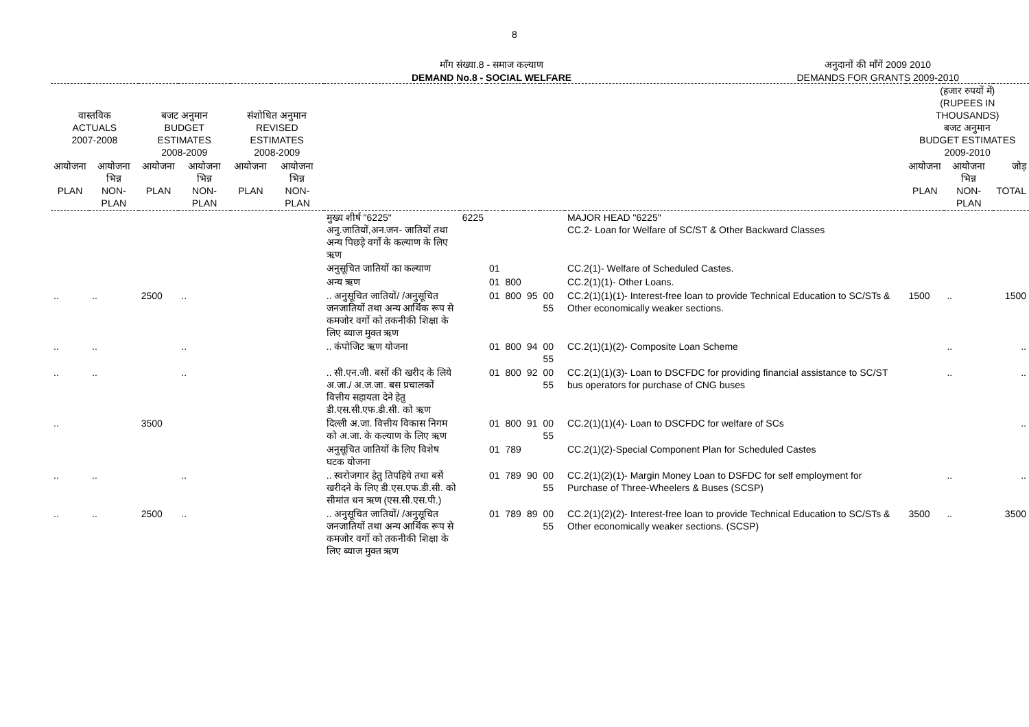8
माँग संख्या.8 - समाज कल्याण
DEMAND No.8 - SOCIAL WELFARE
अनुदानों की माँगें 2009 2010
DEMANDS FOR GRANTS 2009-2010
| वास्तविक ACTUALS 2007-2008 | | बजट अनुमान BUDGET ESTIMATES 2008-2009 | | संशोधित अनुमान REVISED ESTIMATES 2008-2009 | | | | | | | | | (हजार रुपयों में) (RUPEES IN THOUSANDS) बजट अनुमान BUDGET ESTIMATES 2009-2010 | | |
| --- | --- | --- | --- | --- | --- | --- | --- | --- | --- | --- | --- | --- | --- | --- | --- |
| आयोजना PLAN | आयोजना भिन्न NON-PLAN | आयोजना PLAN | आयोजना भिन्न NON-PLAN | आयोजना PLAN | आयोजना भिन्न NON-PLAN | | | | | | | | आयोजना PLAN | आयोजना भिन्न NON-PLAN | जोड़ TOTAL |
| | | | | | | मुख्य शीर्ष "6225" अनु.जातियों,अन.जन- जातियों तथा अन्य पिछड़े वर्गो के कल्याण के लिए ऋण | 6225 | | | | | MAJOR HEAD "6225" CC.2- Loan for Welfare of SC/ST & Other Backward Classes | | | |
| | | | | | | अनुसूचित जातियों का कल्याण | | 01 | | | | CC.2(1)- Welfare of Scheduled Castes. | | | |
| | | | | | | अन्य ऋण | | 01 | 800 | | | CC.2(1)(1)- Other Loans. | | | |
| .. | .. | 2500 | .. | | | .. अनुसूचित जातियों/ /अनुसूचित जनजातियों तथा अन्य आर्थिक रूप से कमजोर वर्गो को तकनीकी शिक्षा के लिए ब्याज मुक्त ऋण | | 01 | 800 | 95 | 00 55 | CC.2(1)(1)(1)- Interest-free loan to provide Technical Education to SC/STs & Other economically weaker sections. | 1500 | .. | 1500 |
| .. | .. | | .. | | | .. कंपोजिट ऋण योजना | | 01 | 800 | 94 | 00 55 | CC.2(1)(1)(2)- Composite Loan Scheme | | .. | .. |
| .. | .. | | .. | | | .. सी.एन.जी. बसों की खरीद के लिये अ.जा./ अ.ज.जा. बस प्रचालकों वित्तीय सहायता देने हेतु डी.एस.सी.एफ.डी.सी. को ऋण | | 01 | 800 | 92 | 00 55 | CC.2(1)(1)(3)- Loan to DSCFDC for providing financial assistance to SC/ST bus operators for purchase of CNG buses | | .. | .. |
| .. | | 3500 | | | | दिल्ली अ.जा. वित्तीय विकास निगम को अ.जा. के कल्याण के लिए ऋण | | 01 | 800 | 91 | 00 55 | CC.2(1)(1)(4)- Loan to DSCFDC for welfare of SCs | | | .. |
| | | | | | | अनुसूचित जातियों के लिए विशेष घटक योजना | | 01 | 789 | | | CC.2(1)(2)-Special Component Plan for Scheduled Castes | | | |
| .. | .. | | .. | | | .. स्वरोजगार हेतु तिपहिये तथा बसें खरीदने के लिए डी.एस.एफ.डी.सी. को सीमांत धन ऋण (एस.सी.एस.पी.) | | 01 | 789 | 90 | 00 55 | CC.2(1)(2)(1)- Margin Money Loan to DSFDC for self employment for Purchase of Three-Wheelers & Buses (SCSP) | | .. | .. |
| .. | .. | 2500 | .. | | | .. अनुसूचित जातियों/ /अनुसूचित जनजातियों तथा अन्य आर्थिक रूप से कमजोर वर्गो को तकनीकी शिक्षा के लिए ब्याज मुक्त ऋण | | 01 | 789 | 89 | 00 55 | CC.2(1)(2)(2)- Interest-free loan to provide Technical Education to SC/STs & Other economically weaker sections. (SCSP) | 3500 | .. | 3500 |